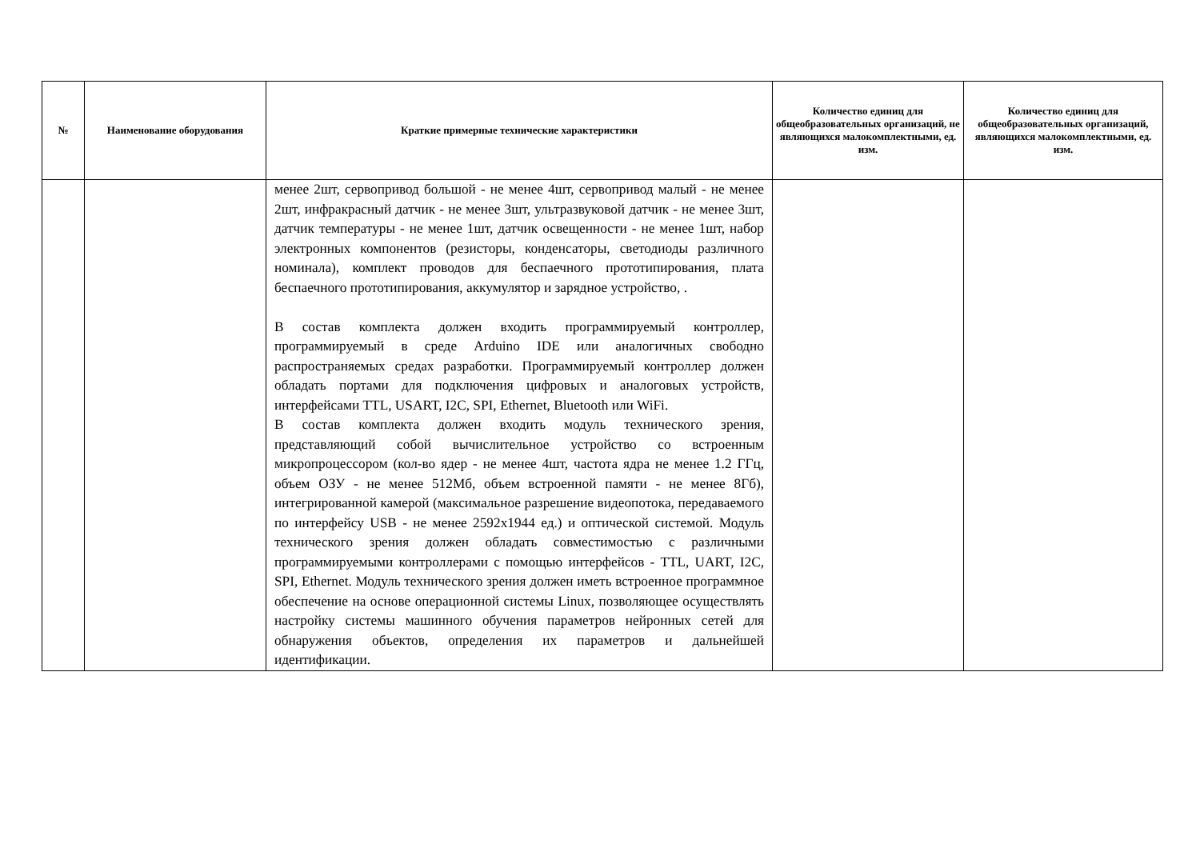| № | Наименование оборудования | Краткие примерные технические характеристики | Количество единиц для общеобразовательных организаций, не являющихся малокомплектными, ед. изм. | Количество единиц для общеобразовательных организаций, являющихся малокомплектными, ед. изм. |
| --- | --- | --- | --- | --- |
| | | менее 2шт, сервопривод большой - не менее 4шт, сервопривод малый - не менее 2шт, инфракрасный датчик - не менее 3шт, ультразвуковой датчик - не менее 3шт, датчик температуры - не менее 1шт, датчик освещенности - не менее 1шт, набор электронных компонентов (резисторы, конденсаторы, светодиоды различного номинала), комплект проводов для беспаечного прототипирования, плата беспаечного прототипирования, аккумулятор и зарядное устройство, . В состав комплекта должен входить программируемый контроллер, программируемый в среде Arduino IDE или аналогичных свободно распространяемых средах разработки. Программируемый контроллер должен обладать портами для подключения цифровых и аналоговых устройств, интерфейсами TTL, USART, I2C, SPI, Ethernet, Bluetooth или WiFi. В состав комплекта должен входить модуль технического зрения, представляющий собой вычислительное устройство со встроенным микропроцессором (кол-во ядер - не менее 4шт, частота ядра не менее 1.2 ГГц, объем ОЗУ - не менее 512Мб, объем встроенной памяти - не менее 8Гб), интегрированной камерой (максимальное разрешение видеопотока, передаваемого по интерфейсу USB - не менее 2592x1944 ед.) и оптической системой. Модуль технического зрения должен обладать совместимостью с различными программируемыми контроллерами с помощью интерфейсов - TTL, UART, I2C, SPI, Ethernet. Модуль технического зрения должен иметь встроенное программное обеспечение на основе операционной системы Linux, позволяющее осуществлять настройку системы машинного обучения параметров нейронных сетей для обнаружения объектов, определения их параметров и дальнейшей идентификации. | | |